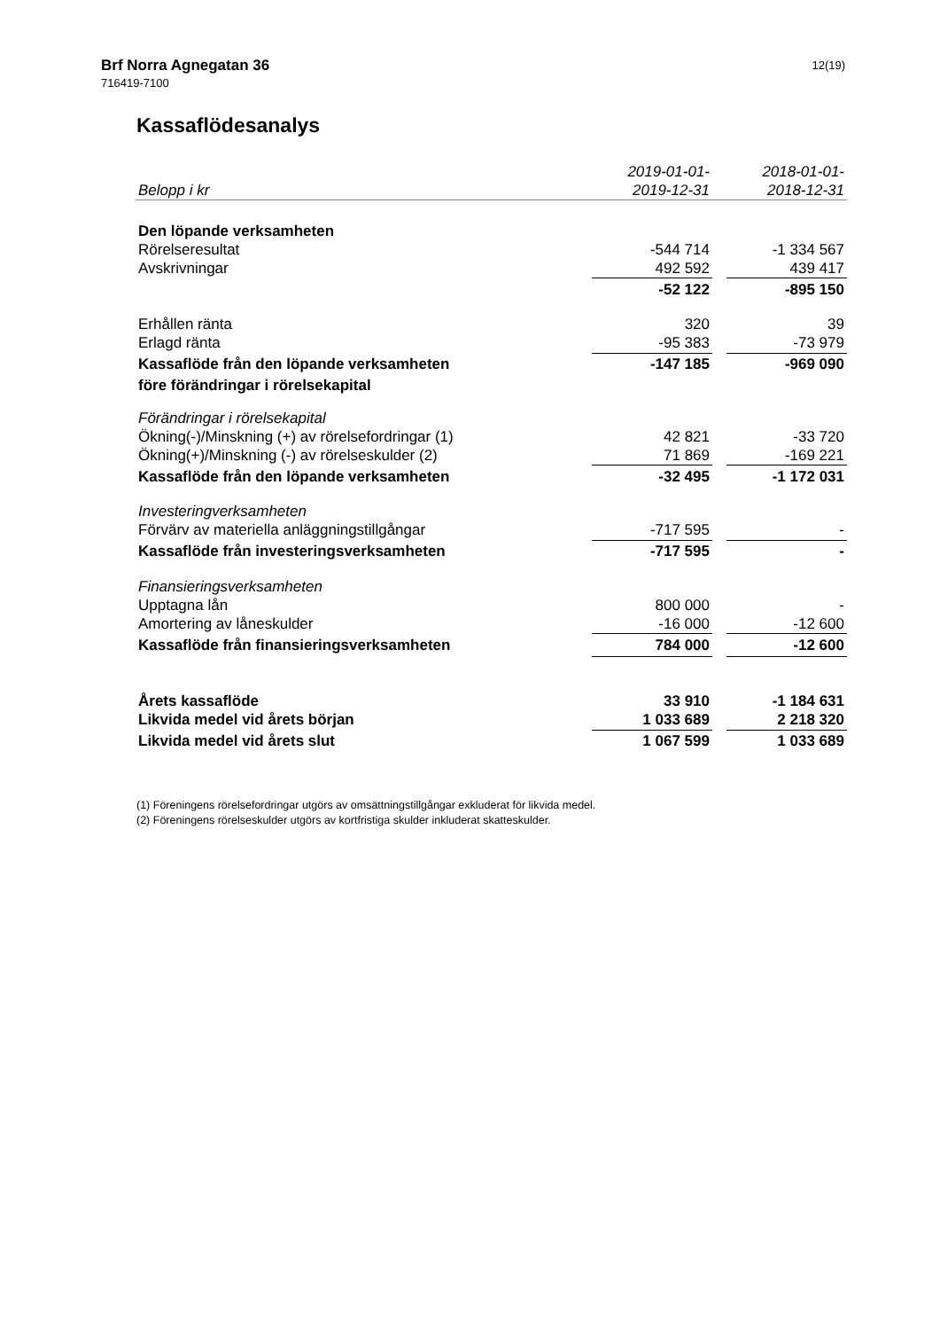Brf Norra Agnegatan 36
716419-7100
12(19)
Kassaflödesanalys
| | 2019-01-01- | | 2018-01-01- |
| --- | --- | --- | --- |
| Belopp i kr | 2019-12-31 | | 2018-12-31 |
| Den löpande verksamheten | | | |
| Rörelseresultat | -544 714 | | -1 334 567 |
| Avskrivningar | 492 592 | | 439 417 |
| | -52 122 | | -895 150 |
| Erhållen ränta | 320 | | 39 |
| Erlagd ränta | -95 383 | | -73 979 |
| Kassaflöde från den löpande verksamheten | -147 185 | | -969 090 |
| före förändringar i rörelsekapital | | | |
| Förändringar i rörelsekapital | | | |
| Ökning(-)/Minskning (+) av rörelsefordringar (1) | 42 821 | | -33 720 |
| Ökning(+)/Minskning (-) av rörelseskulder (2) | 71 869 | | -169 221 |
| Kassaflöde från den löpande verksamheten | -32 495 | | -1 172 031 |
| Investeringverksamheten | | | |
| Förvärv av materiella anläggningstillgångar | -717 595 | | - |
| Kassaflöde från investeringsverksamheten | -717 595 | | - |
| Finansieringsverksamheten | | | |
| Upptagna lån | 800 000 | | - |
| Amortering av låneskulder | -16 000 | | -12 600 |
| Kassaflöde från finansieringsverksamheten | 784 000 | | -12 600 |
| Årets kassaflöde | 33 910 | | -1 184 631 |
| Likvida medel vid årets början | 1 033 689 | | 2 218 320 |
| Likvida medel vid årets slut | 1 067 599 | | 1 033 689 |
(1) Föreningens rörelsefordringar utgörs av omsättningstillgångar exkluderat för likvida medel.
(2) Föreningens rörelseskulder utgörs av kortfristiga skulder inkluderat skatteskulder.